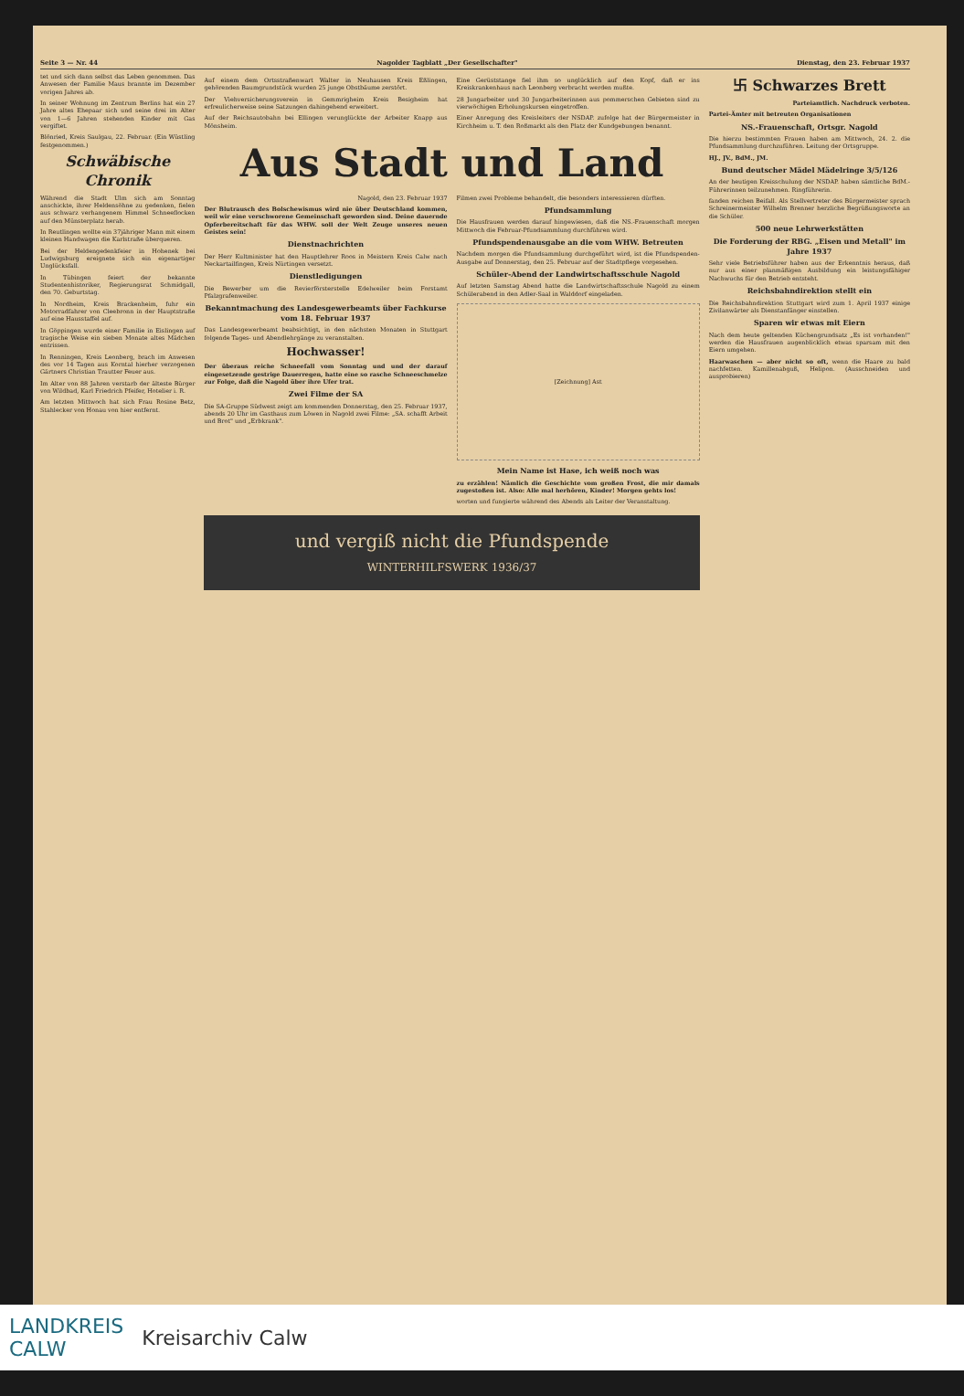Seite 3 — Nr. 44 Nagolder Tagblatt „Der Gesellschafter" Dienstag, den 23. Februar 1937
tet und sich dann selbst das Leben genommen. Das Anwesen der Familie Maus brannte im Dezember vorigen Jahres ab.
In seiner Wohnung im Zentrum Berlins hat ein 27 Jahre altes Ehepaar sich und seine drei im Alter von 1—6 Jahren stehenden Kinder mit Gas vergiftet.
Blönried, Kreis Saulgau, 22. Februar. (Ein Wüstling festgenommen.)
Schwäbische Chronik
Während die Stadt Ulm sich am Sonntag anschickte, ihrer Heldensöhne zu gedenken, fielen aus schwarz verhangenem Himmel Schneeflocken auf den Münsterplatz herab.
In Reutlingen wollte ein 37jähriger Mann mit einem kleinen Handwagen die Karlstraße überqueren.
Bei der Heldengedenkfeier in Hohenek bei Ludwigsburg ereignete sich ein eigenartiger Unglücksfall.
In Tübingen feiert der bekannte Studentenhistoriker, Regierungsrat Schmidgall, den 70. Geburtstag.
In Nordheim, Kreis Brackenheim, fuhr ein Motorradfahrer von Cleebronn in der Hauptstraße auf eine Hausstaffel auf.
In Göppingen wurde einer Familie in Eislingen auf tragische Weise ein sieben Monate altes Mädchen entrissen.
In Renningen, Kreis Leonberg, brach im Anwesen des vor 14 Tagen aus Korntal hierher verzogenen Gärtners Christian Trautter Feuer aus.
Im Alter von 88 Jahren verstarb der älteste Bürger von Wildbad, Karl Friedrich Pfeifer, Hotelier i. R.
Am letzten Mittwoch hat sich Frau Rosine Betz, Stahlecker von Honau von hier entfernt.
Auf einem dem Ortsstraßenwart Walter in Neuhausen Kreis Eßlingen, gehörenden Baumgrundstück wurden 25 junge Obstbäume zerstört.
Der Viehversicherungsverein in Gemmrigheim Kreis Besigheim hat erfreulicherweise seine Satzungen dahingehend erweitert.
Auf der Reichsautobahn bei Ellingen verunglückte der Arbeiter Knapp aus Mönsheim.
Eine Gerüststange fiel ihm so unglücklich auf den Kopf, daß er ins Kreiskrankenhaus nach Leonberg verbracht werden mußte.
28 Jungarbeiter und 30 Jungarbeiterinnen aus pommerschen Gebieten sind zu vierwöchigen Erholungskursen eingetroffen.
Einer Anregung des Kreisleiters der NSDAP. zufolge hat der Bürgermeister in Kirchheim u. T. den Roßmarkt als den Platz der Kundgebungen benannt.
Aus Stadt und Land
Nagold, den 23. Februar 1937
Der Blutrausch des Bolschewismus wird nie über Deutschland kommen, weil wir eine verschworene Gemeinschaft geworden sind. Deine dauernde Opferbereitschaft für das WHW. soll der Welt Zeuge unseres neuen Geistes sein!
Dienstnachrichten
Der Herr Kultminister hat den Hauptlehrer Roos in Meistern Kreis Calw nach Neckartailfingen, Kreis Nürtingen versetzt.
Dienstledigungen
Die Bewerber um die Revierförsterstelle Edelweiler beim Forstamt Pfalzgrafenweiler.
Bekanntmachung des Landesgewerbeamts über Fachkurse vom 18. Februar 1937
Das Landesgewerbeamt beabsichtigt, in den nächsten Monaten in Stuttgart folgende Tages- und Abendlehrgänge zu veranstalten.
Hochwasser!
Der überaus reiche Schneefall vom Sonntag und und der darauf eingesetzende gestrige Dauerregen, hatte eine so rasche Schneeschmelze zur Folge, daß die Nagold über ihre Ufer trat.
Zwei Filme der SA
Die SA-Gruppe Südwest zeigt am kommenden Donnerstag, den 25. Februar 1937, abends 20 Uhr im Gasthaus zum Löwen in Nagold zwei Filme: „SA. schafft Arbeit und Brot" und „Erbkrank".
Filmen zwei Probleme behandelt, die besonders interessieren dürften.
Pfundsammlung
Die Hausfrauen werden darauf hingewiesen, daß die NS.-Frauenschaft morgen Mittwoch die Februar-Pfundsammlung durchführen wird.
Pfundspendenausgabe an die vom WHW. Betreuten
Nachdem morgen die Pfundsammlung durchgeführt wird, ist die Pfundspenden-Ausgabe auf Donnerstag, den 25. Februar auf der Stadtpflege vorgesehen.
Schüler-Abend der Landwirtschaftsschule Nagold
Auf letzten Samstag Abend hatte die Landwirtschaftsschule Nagold zu einem Schülerabend in den Adler-Saal in Walddorf eingeladen.
[Zeichnung] Ast
Mein Name ist Hase, ich weiß noch was
zu erzählen! Nämlich die Geschichte vom großen Frost, die mir damals zugestoßen ist. Also: Alle mal herhören, Kinder! Morgen gehts los!
worten und fungierte während des Abends als Leiter der Veranstaltung.
und vergiß nicht die Pfundspende
WINTERHILFSWERK 1936/37
卐 Schwarzes Brett
Parteiamtlich. Nachdruck verboten.
Partei-Ämter mit betreuten Organisationen
NS.-Frauenschaft, Ortsgr. Nagold
Die hierzu bestimmten Frauen haben am Mittwoch, 24. 2. die Pfundsammlung durchzuführen. Leitung der Ortsgruppe.
HJ., JV., BdM., JM.
Bund deutscher Mädel Mädelringe 3/5/126
An der heutigen Kreisschulung der NSDAP. haben sämtliche BdM.-Führerinnen teilzunehmen. Ringführerin.
fanden reichen Beifall. Als Stellvertreter des Bürgermeister sprach Schreinermeister Wilhelm Brenner herzliche Begrüßungsworte an die Schüler.
500 neue Lehrwerkstätten
Die Forderung der RBG. „Eisen und Metall" im Jahre 1937
Sehr viele Betriebsführer haben aus der Erkenntnis heraus, daß nur aus einer planmäßigen Ausbildung ein leistungsfähiger Nachwuchs für den Betrieb entsteht.
Reichsbahndirektion stellt ein
Die Reichsbahndirektion Stuttgart wird zum 1. April 1937 einige Zivilanwärter als Dienstanfänger einstellen.
Sparen wir etwas mit Eiern
Nach dem heute geltenden Küchengrundsatz „Es ist vorhanden!" werden die Hausfrauen augenblicklich etwas sparsam mit den Eiern umgehen.
Haarwaschen — aber nicht so oft, wenn die Haare zu bald nachfetten. Kamillenabguß, Helipon. (Ausschneiden und ausprobieren)
LANDKREIS
CALW Kreisarchiv Calw